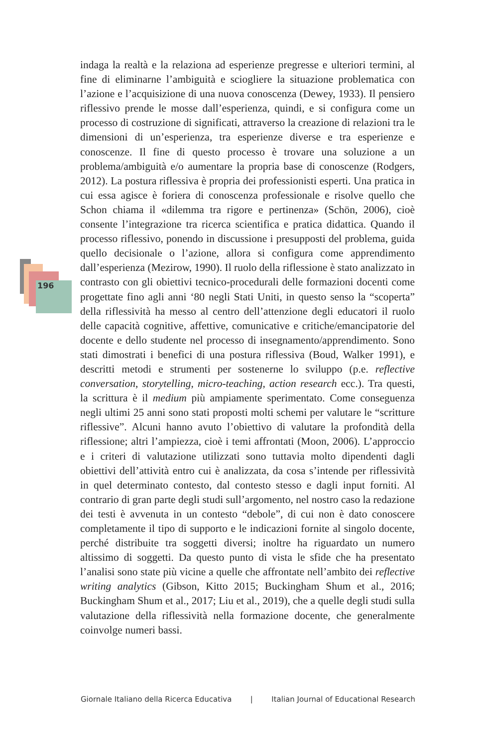196
indaga la realtà e la relaziona ad esperienze pregresse e ulteriori termini, al fine di eliminarne l’ambiguità e sciogliere la situazione problematica con l’azione e l’acquisizione di una nuova conoscenza (Dewey, 1933). Il pensiero riflessivo prende le mosse dall’esperienza, quindi, e si configura come un processo di costruzione di significati, attraverso la creazione di relazioni tra le dimensioni di un’esperienza, tra esperienze diverse e tra esperienze e conoscenze. Il fine di questo processo è trovare una soluzione a un problema/ambiguità e/o aumentare la propria base di conoscenze (Rodgers, 2012). La postura riflessiva è propria dei professionisti esperti. Una pratica in cui essa agisce è foriera di conoscenza professionale e risolve quello che Schon chiama il «dilemma tra rigore e pertinenza» (Schön, 2006), cioè consente l’integrazione tra ricerca scientifica e pratica didattica. Quando il processo riflessivo, ponendo in discussione i presupposti del problema, guida quello decisionale o l’azione, allora si configura come apprendimento dall’esperienza (Mezirow, 1990). Il ruolo della riflessione è stato analizzato in contrasto con gli obiettivi tecnico-procedurali delle formazioni docenti come progettate fino agli anni ‘80 negli Stati Uniti, in questo senso la “scoperta” della riflessività ha messo al centro dell’attenzione degli educatori il ruolo delle capacità cognitive, affettive, comunicative e critiche/emancipatorie del docente e dello studente nel processo di insegnamento/apprendimento. Sono stati dimostrati i benefici di una postura riflessiva (Boud, Walker 1991), e descritti metodi e strumenti per sostenerne lo sviluppo (p.e. reflective conversation, storytelling, micro-teaching, action research ecc.). Tra questi, la scrittura è il medium più ampiamente sperimentato. Come conseguenza negli ultimi 25 anni sono stati proposti molti schemi per valutare le “scritture riflessive”. Alcuni hanno avuto l’obiettivo di valutare la profondità della riflessione; altri l’ampiezza, cioè i temi affrontati (Moon, 2006). L’approccio e i criteri di valutazione utilizzati sono tuttavia molto dipendenti dagli obiettivi dell’attività entro cui è analizzata, da cosa s’intende per riflessività in quel determinato contesto, dal contesto stesso e dagli input forniti. Al contrario di gran parte degli studi sull’argomento, nel nostro caso la redazione dei testi è avvenuta in un contesto “debole”, di cui non è dato conoscere completamente il tipo di supporto e le indicazioni fornite al singolo docente, perché distribuite tra soggetti diversi; inoltre ha riguardato un numero altissimo di soggetti. Da questo punto di vista le sfide che ha presentato l’analisi sono state più vicine a quelle che affrontate nell’ambito dei reflective writing analytics (Gibson, Kitto 2015; Buckingham Shum et al., 2016; Buckingham Shum et al., 2017; Liu et al., 2019), che a quelle degli studi sulla valutazione della riflessività nella formazione docente, che generalmente coinvolge numeri bassi.
Giornale Italiano della Ricerca Educativa | Italian Journal of Educational Research